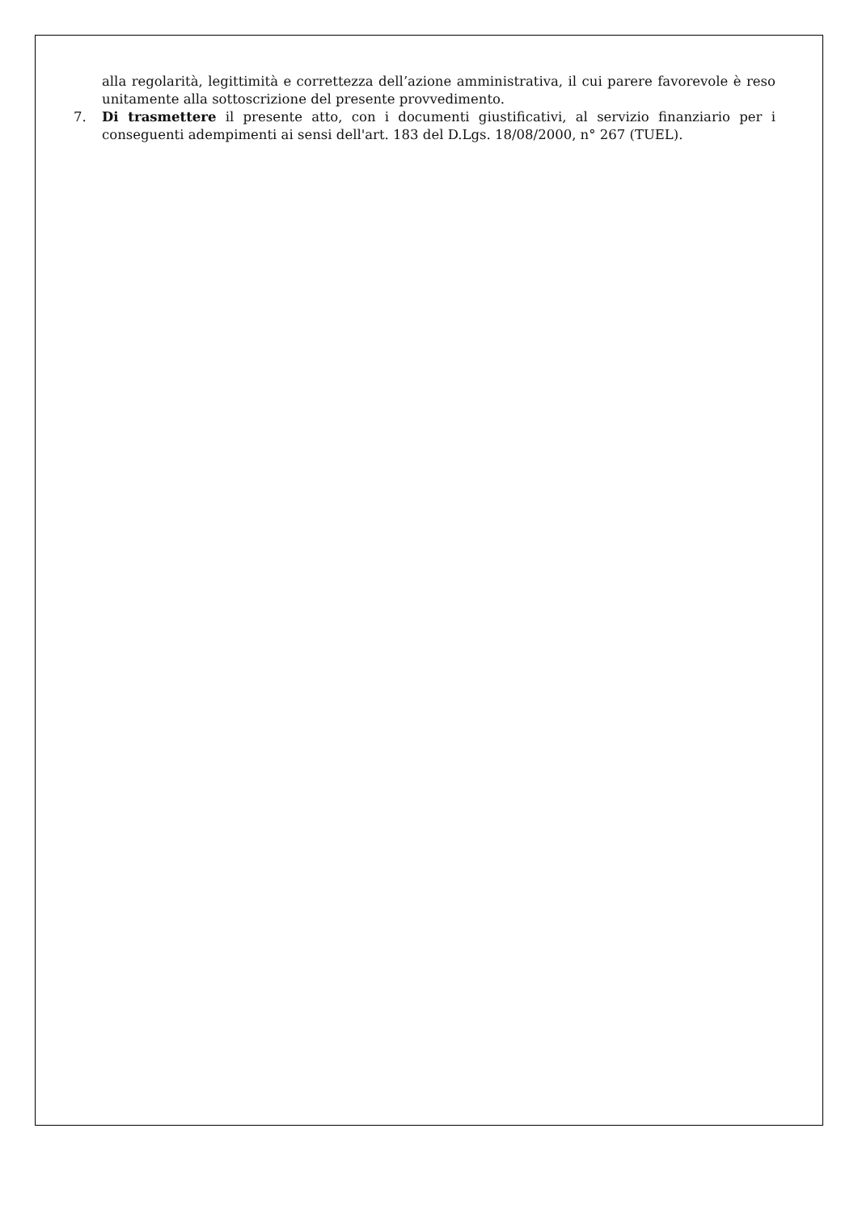alla regolarità, legittimità e correttezza dell’azione amministrativa, il cui parere favorevole è reso unitamente alla sottoscrizione del presente provvedimento.
7. Di trasmettere il presente atto, con i documenti giustificativi, al servizio finanziario per i conseguenti adempimenti ai sensi dell'art. 183 del D.Lgs. 18/08/2000, n° 267 (TUEL).